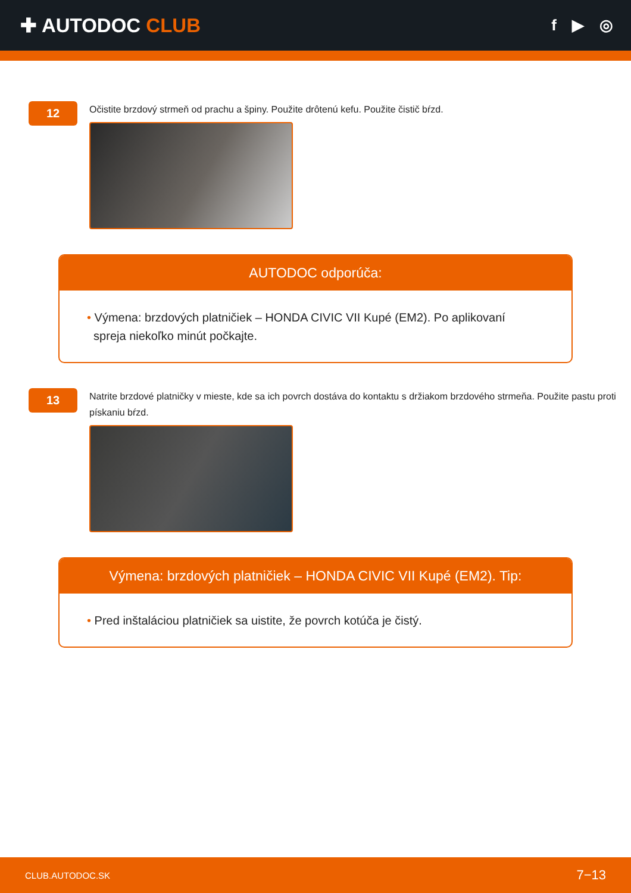✚ AUTODOC CLUB
f ▶ ◎
12
Očistite brzdový strmeň od prachu a špiny. Použite drôtenú kefu. Použite čistič bŕzd.
AUTODOC odporúča:
• Výmena: brzdových platničiek – HONDA CIVIC VII Kupé (EM2). Po aplikovaní
spreja niekoľko minút počkajte.
13
Natrite brzdové platničky v mieste, kde sa ich povrch dostáva do kontaktu s držiakom brzdového strmeňa. Použite pastu proti pískaniu bŕzd.
Výmena: brzdových platničiek – HONDA CIVIC VII Kupé (EM2). Tip:
• Pred inštaláciou platničiek sa uistite, že povrch kotúča je čistý.
CLUB.AUTODOC.SK 7−13